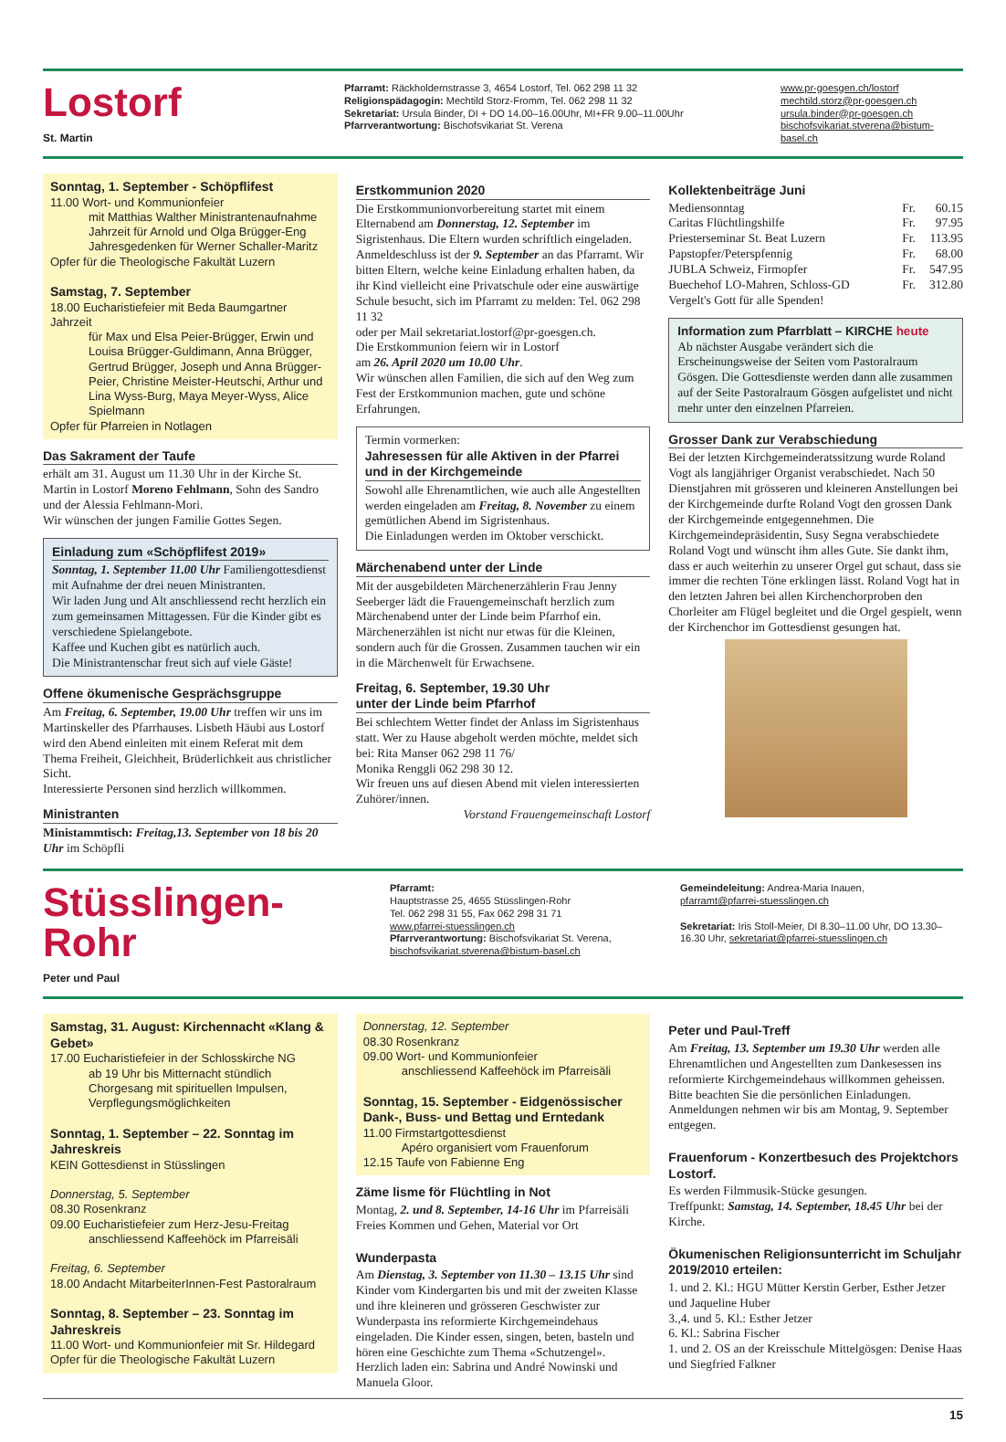Lostorf
St. Martin
Pfarramt: Räckholdernstrasse 3, 4654 Lostorf, Tel. 062 298 11 32
Religionspädagogin: Mechtild Storz-Fromm, Tel. 062 298 11 32
Sekretariat: Ursula Binder, DI + DO 14.00–16.00Uhr, MI+FR 9.00–11.00Uhr
Pfarrverantwortung: Bischofsvikariat St. Verena
www.pr-goesgen.ch/lostorf
mechtild.storz@pr-goesgen.ch
ursula.binder@pr-goesgen.ch
bischofsvikariat.stverena@bistum-basel.ch
Sonntag, 1. September - Schöpflifest
11.00 Wort- und Kommunionfeier
mit Matthias Walther Ministrantenaufnahme
Jahrzeit für Arnold und Olga Brügger-Eng
Jahresgedenken für Werner Schaller-Maritz
Opfer für die Theologische Fakultät Luzern
Samstag, 7. September
18.00 Eucharistiefeier mit Beda Baumgartner Jahrzeit
für Max und Elsa Peier-Brügger, Erwin und Louisa Brügger-Guldimann, Anna Brügger, Gertrud Brügger, Joseph und Anna Brügger-Peier, Christine Meister-Heutschi, Arthur und Lina Wyss-Burg, Maya Meyer-Wyss, Alice Spielmann
Opfer für Pfarreien in Notlagen
Das Sakrament der Taufe
erhält am 31. August um 11.30 Uhr in der Kirche St. Martin in Lostorf Moreno Fehlmann, Sohn des Sandro und der Alessia Fehlmann-Mori.
Wir wünschen der jungen Familie Gottes Segen.
Einladung zum «Schöpflifest 2019»
Sonntag, 1. September 11.00 Uhr Familiengottesdienst mit Aufnahme der drei neuen Ministranten.
Wir laden Jung und Alt anschliessend recht herzlich ein zum gemeinsamen Mittagessen. Für die Kinder gibt es verschiedene Spielangebote.
Kaffee und Kuchen gibt es natürlich auch.
Die Ministrantenschar freut sich auf viele Gäste!
Offene ökumenische Gesprächsgruppe
Am Freitag, 6. September, 19.00 Uhr treffen wir uns im Martinskeller des Pfarrhauses. Lisbeth Häubi aus Lostorf wird den Abend einleiten mit einem Referat mit dem Thema Freiheit, Gleichheit, Brüderlichkeit aus christlicher Sicht.
Interessierte Personen sind herzlich willkommen.
Ministranten
Ministammtisch: Freitag,13. September von 18 bis 20 Uhr im Schöpfli
Erstkommunion 2020
Die Erstkommunionvorbereitung startet mit einem Elternabend am Donnerstag, 12. September im Sigristenhaus. Die Eltern wurden schriftlich eingeladen. Anmeldeschluss ist der 9. September an das Pfarramt. Wir bitten Eltern, welche keine Einladung erhalten haben, da ihr Kind vielleicht eine Privatschule oder eine auswärtige Schule besucht, sich im Pfarramt zu melden: Tel. 062 298 11 32
oder per Mail sekretariat.lostorf@pr-goesgen.ch.
Die Erstkommunion feiern wir in Lostorf
am 26. April 2020 um 10.00 Uhr.
Wir wünschen allen Familien, die sich auf den Weg zum Fest der Erstkommunion machen, gute und schöne Erfahrungen.
Termin vormerken:
Jahresessen für alle Aktiven in der Pfarrei und in der Kirchgemeinde
Sowohl alle Ehrenamtlichen, wie auch alle Angestellten werden eingeladen am Freitag, 8. November zu einem gemütlichen Abend im Sigristenhaus.
Die Einladungen werden im Oktober verschickt.
Märchenabend unter der Linde
Mit der ausgebildeten Märchenerzählerin Frau Jenny Seeberger lädt die Frauengemeinschaft herzlich zum Märchenabend unter der Linde beim Pfarrhof ein.
Märchenerzählen ist nicht nur etwas für die Kleinen, sondern auch für die Grossen. Zusammen tauchen wir ein in die Märchenwelt für Erwachsene.
Freitag, 6. September, 19.30 Uhr
unter der Linde beim Pfarrhof
Bei schlechtem Wetter findet der Anlass im Sigristenhaus statt. Wer zu Hause abgeholt werden möchte, meldet sich bei: Rita Manser 062 298 11 76/
Monika Renggli 062 298 30 12.
Wir freuen uns auf diesen Abend mit vielen interessierten Zuhörer/innen.
Vorstand Frauengemeinschaft Lostorf
Kollektenbeiträge Juni
| Mediensonntag | Fr. | 60.15 |
| Caritas Flüchtlingshilfe | Fr. | 97.95 |
| Priesterseminar St. Beat Luzern | Fr. | 113.95 |
| Papstopfer/Peterspfennig | Fr. | 68.00 |
| JUBLA Schweiz, Firmopfer | Fr. | 547.95 |
| Buechehof LO-Mahren, Schloss-GD | Fr. | 312.80 |
Vergelt's Gott für alle Spenden!
Information zum Pfarrblatt – KIRCHE heute
Ab nächster Ausgabe verändert sich die Erscheinungsweise der Seiten vom Pastoralraum Gösgen. Die Gottesdienste werden dann alle zusammen auf der Seite Pastoralraum Gösgen aufgelistet und nicht mehr unter den einzelnen Pfarreien.
Grosser Dank zur Verabschiedung
Bei der letzten Kirchgemeinderatssitzung wurde Roland Vogt als langjähriger Organist verabschiedet. Nach 50 Dienstjahren mit grösseren und kleineren Anstellungen bei der Kirchgemeinde durfte Roland Vogt den grossen Dank der Kirchgemeinde entgegennehmen. Die Kirchgemeindepräsidentin, Susy Segna verabschiedete Roland Vogt und wünscht ihm alles Gute. Sie dankt ihm, dass er auch weiterhin zu unserer Orgel gut schaut, dass sie immer die rechten Töne erklingen lässt. Roland Vogt hat in den letzten Jahren bei allen Kirchenchorproben den Chorleiter am Flügel begleitet und die Orgel gespielt, wenn der Kirchenchor im Gottesdienst gesungen hat.
Stüsslingen-Rohr
Peter und Paul
Pfarramt:
Hauptstrasse 25, 4655 Stüsslingen-Rohr
Tel. 062 298 31 55, Fax 062 298 31 71
www.pfarrei-stuesslingen.ch
Pfarrverantwortung: Bischofsvikariat St. Verena,
bischofsvikariat.stverena@bistum-basel.ch
Gemeindeleitung: Andrea-Maria Inauen,
pfarramt@pfarrei-stuesslingen.ch
Sekretariat: Iris Stoll-Meier, DI 8.30–11.00 Uhr, DO 13.30–16.30 Uhr, sekretariat@pfarrei-stuesslingen.ch
Samstag, 31. August: Kirchennacht «Klang & Gebet»
17.00 Eucharistiefeier in der Schlosskirche NG
ab 19 Uhr bis Mitternacht stündlich Chorgesang mit spirituellen Impulsen, Verpflegungsmöglichkeiten
Sonntag, 1. September – 22. Sonntag im Jahreskreis
KEIN Gottesdienst in Stüsslingen
Donnerstag, 5. September
08.30 Rosenkranz
09.00 Eucharistiefeier zum Herz-Jesu-Freitag
anschliessend Kaffeehöck im Pfarreisäli
Freitag, 6. September
18.00 Andacht MitarbeiterInnen-Fest Pastoralraum
Sonntag, 8. September – 23. Sonntag im Jahreskreis
11.00 Wort- und Kommunionfeier mit Sr. Hildegard
Opfer für die Theologische Fakultät Luzern
Donnerstag, 12. September
08.30 Rosenkranz
09.00 Wort- und Kommunionfeier
anschliessend Kaffeehöck im Pfarreisäli
Sonntag, 15. September - Eidgenössischer Dank-, Buss- und Bettag und Erntedank
11.00 Firmstartgottesdienst
Apéro organisiert vom Frauenforum
12.15 Taufe von Fabienne Eng
Zäme lisme för Flüchtling in Not
Montag, 2. und 8. September, 14-16 Uhr im Pfarreisäli Freies Kommen und Gehen, Material vor Ort
Wunderpasta
Am Dienstag, 3. September von 11.30 – 13.15 Uhr sind Kinder vom Kindergarten bis und mit der zweiten Klasse und ihre kleineren und grösseren Geschwister zur Wunderpasta ins reformierte Kirchgemeindehaus eingeladen. Die Kinder essen, singen, beten, basteln und hören eine Geschichte zum Thema «Schutzengel». Herzlich laden ein: Sabrina und André Nowinski und Manuela Gloor.
Peter und Paul-Treff
Am Freitag, 13. September um 19.30 Uhr werden alle Ehrenamtlichen und Angestellten zum Dankesessen ins reformierte Kirchgemeindehaus willkommen geheissen. Bitte beachten Sie die persönlichen Einladungen. Anmeldungen nehmen wir bis am Montag, 9. September entgegen.
Frauenforum - Konzertbesuch des Projektchors Lostorf.
Es werden Filmmusik-Stücke gesungen.
Treffpunkt: Samstag, 14. September, 18.45 Uhr bei der Kirche.
Ökumenischen Religionsunterricht im Schuljahr 2019/2010 erteilen:
1. und 2. Kl.: HGU Mütter Kerstin Gerber, Esther Jetzer und Jaqueline Huber
3.,4. und 5. Kl.: Esther Jetzer
6. Kl.: Sabrina Fischer
1. und 2. OS an der Kreisschule Mittelgösgen: Denise Haas und Siegfried Falkner
15